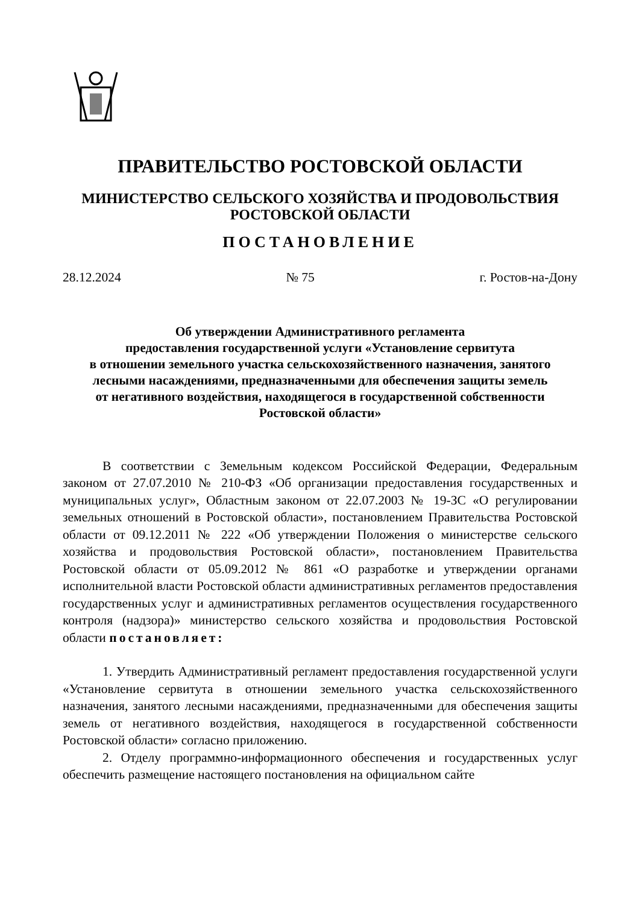ПРАВИТЕЛЬСТВО РОСТОВСКОЙ ОБЛАСТИ
МИНИСТЕРСТВО СЕЛЬСКОГО ХОЗЯЙСТВА И ПРОДОВОЛЬСТВИЯ
РОСТОВСКОЙ ОБЛАСТИ
ПОСТАНОВЛЕНИЕ
28.12.2024 № 75 г. Ростов-на-Дону
Об утверждении Административного регламента
предоставления государственной услуги «Установление сервитута
в отношении земельного участка сельскохозяйственного назначения, занятого
лесными насаждениями, предназначенными для обеспечения защиты земель
от негативного воздействия, находящегося в государственной собственности
Ростовской области»
В соответствии с Земельным кодексом Российской Федерации, Федеральным законом от 27.07.2010 № 210-ФЗ «Об организации предоставления государственных и муниципальных услуг», Областным законом от 22.07.2003 № 19-ЗС «О регулировании земельных отношений в Ростовской области», постановлением Правительства Ростовской области от 09.12.2011 № 222 «Об утверждении Положения о министерстве сельского хозяйства и продовольствия Ростовской области», постановлением Правительства Ростовской области от 05.09.2012 № 861 «О разработке и утверждении органами исполнительной власти Ростовской области административных регламентов предоставления государственных услуг и административных регламентов осуществления государственного контроля (надзора)» министерство сельского хозяйства и продовольствия Ростовской области постановляет:
1. Утвердить Административный регламент предоставления государственной услуги «Установление сервитута в отношении земельного участка сельскохозяйственного назначения, занятого лесными насаждениями, предназначенными для обеспечения защиты земель от негативного воздействия, находящегося в государственной собственности Ростовской области» согласно приложению.
2. Отделу программно-информационного обеспечения и государственных услуг обеспечить размещение настоящего постановления на официальном сайте